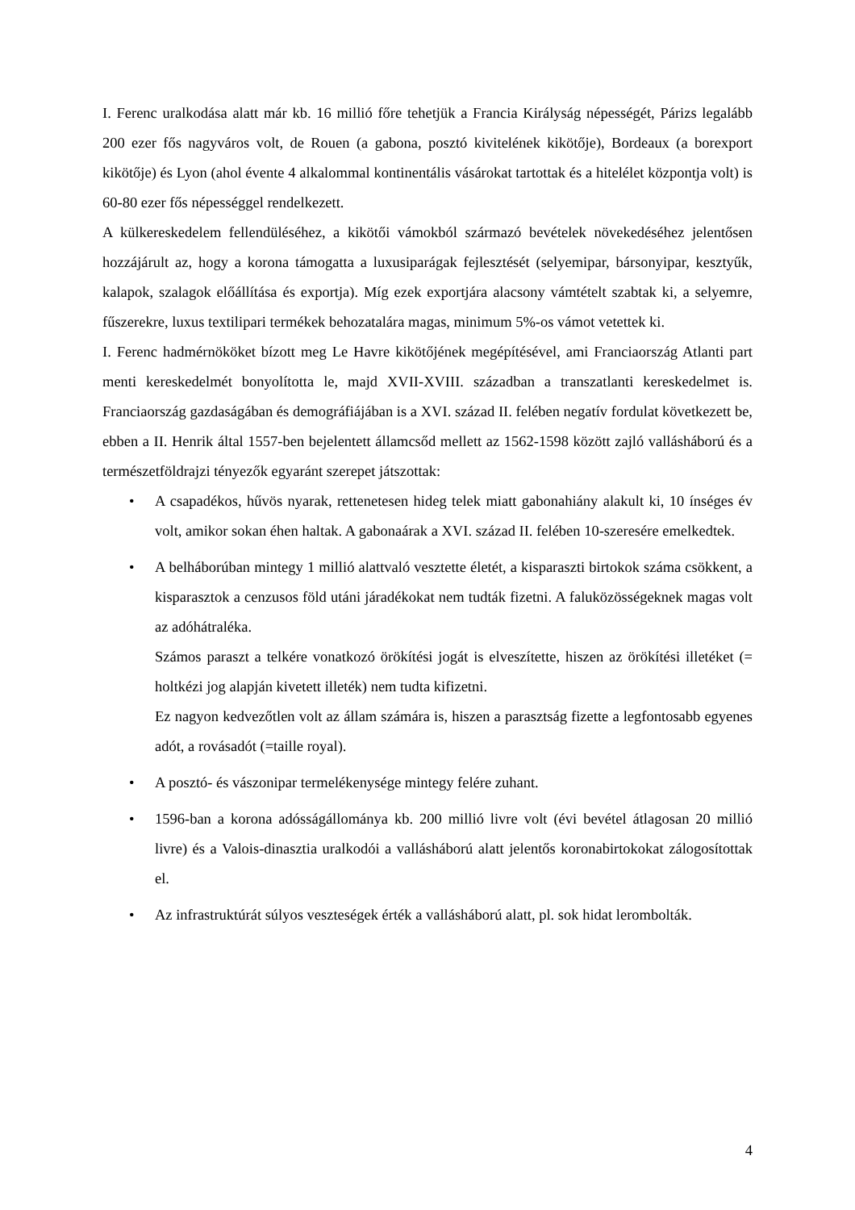I. Ferenc uralkodása alatt már kb. 16 millió főre tehetjük a Francia Királyság népességét, Párizs legalább 200 ezer fős nagyváros volt, de Rouen (a gabona, posztó kivitelének kikötője), Bordeaux (a borexport kikötője) és Lyon (ahol évente 4 alkalommal kontinentális vásárokat tartottak és a hitelélet központja volt) is 60-80 ezer fős népességgel rendelkezett.
A külkereskedelem fellendüléséhez, a kikötői vámokból származó bevételek növekedéséhez jelentősen hozzájárult az, hogy a korona támogatta a luxusiparágak fejlesztését (selyemipar, bársonyipar, kesztyűk, kalapok, szalagok előállítása és exportja). Míg ezek exportjára alacsony vámtételt szabtak ki, a selyemre, fűszerekre, luxus textilipari termékek behozatalára magas, minimum 5%-os vámot vetettek ki.
I. Ferenc hadmérnököket bízott meg Le Havre kikötőjének megépítésével, ami Franciaország Atlanti part menti kereskedelmét bonyolította le, majd XVII-XVIII. században a transzatlanti kereskedelmet is. Franciaország gazdaságában és demográfiájában is a XVI. század II. felében negatív fordulat következett be, ebben a II. Henrik által 1557-ben bejelentett államcsőd mellett az 1562-1598 között zajló vallásháború és a természetföldrajzi tényezők egyaránt szerepet játszottak:
• A csapadékos, hűvös nyarak, rettenetesen hideg telek miatt gabonahiány alakult ki, 10 ínséges év volt, amikor sokan éhen haltak. A gabonaárak a XVI. század II. felében 10-szeresére emelkedtek.
• A belháborúban mintegy 1 millió alattvaló vesztette életét, a kisparaszti birtokok száma csökkent, a kisparasztok a cenzusos föld utáni járadékokat nem tudták fizetni. A faluközösségeknek magas volt az adóhátraléka.
Számos paraszt a telkére vonatkozó örökítési jogát is elveszítette, hiszen az örökítési illetéket (= holtkézi jog alapján kivetett illeték) nem tudta kifizetni.
Ez nagyon kedvezőtlen volt az állam számára is, hiszen a parasztság fizette a legfontosabb egyenes adót, a rovásadót (=taille royal).
• A posztó- és vászonipar termelékenysége mintegy felére zuhant.
• 1596-ban a korona adósságállománya kb. 200 millió livre volt (évi bevétel átlagosan 20 millió livre) és a Valois-dinasztia uralkodói a vallásháború alatt jelentős koronabirtokokat zálogosítottak el.
• Az infrastruktúrát súlyos veszteségek érték a vallásháború alatt, pl. sok hidat lerombolták.
4